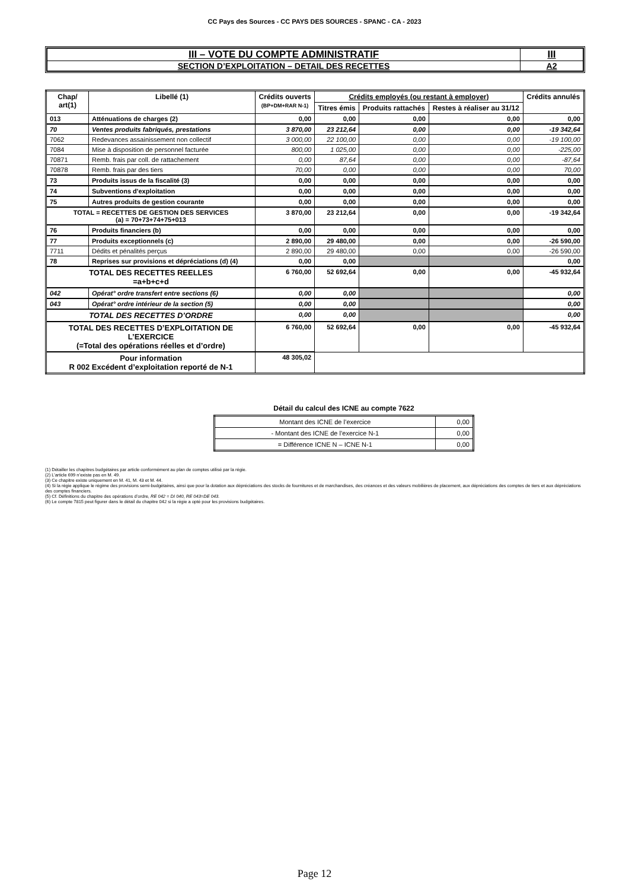CC Pays des Sources - CC PAYS DES SOURCES - SPANC - CA - 2023
| III – VOTE DU COMPTE ADMINISTRATIF | III |
| SECTION D’EXPLOITATION – DETAIL DES RECETTES | A2 |
| Chap/ art(1) | Libellé (1) | Crédits ouverts (BP+DM+RAR N-1) | Crédits employés (ou restant à employer) | | | Crédits annulés |
| --- | --- | --- | --- | --- | --- | --- |
| | | | Titres émis | Produits rattachés | Restes à réaliser au 31/12 | |
| 013 | Atténuations de charges (2) | 0,00 | 0,00 | 0,00 | 0,00 | 0,00 |
| 70 | Ventes produits fabriqués, prestations | 3 870,00 | 23 212,64 | 0,00 | 0,00 | -19 342,64 |
| 7062 | Redevances assainissement non collectif | 3 000,00 | 22 100,00 | 0,00 | 0,00 | -19 100,00 |
| 7084 | Mise à disposition de personnel facturée | 800,00 | 1 025,00 | 0,00 | 0,00 | -225,00 |
| 70871 | Remb. frais par coll. de rattachement | 0,00 | 87,64 | 0,00 | 0,00 | -87,64 |
| 70878 | Remb. frais par des tiers | 70,00 | 0,00 | 0,00 | 0,00 | 70,00 |
| 73 | Produits issus de la fiscalité (3) | 0,00 | 0,00 | 0,00 | 0,00 | 0,00 |
| 74 | Subventions d'exploitation | 0,00 | 0,00 | 0,00 | 0,00 | 0,00 |
| 75 | Autres produits de gestion courante | 0,00 | 0,00 | 0,00 | 0,00 | 0,00 |
| TOTAL = RECETTES DE GESTION DES SERVICES (a) = 70+73+74+75+013 | | 3 870,00 | 23 212,64 | 0,00 | 0,00 | -19 342,64 |
| 76 | Produits financiers (b) | 0,00 | 0,00 | 0,00 | 0,00 | 0,00 |
| 77 | Produits exceptionnels (c) | 2 890,00 | 29 480,00 | 0,00 | 0,00 | -26 590,00 |
| 7711 | Dédits et pénalités perçus | 2 890,00 | 29 480,00 | 0,00 | 0,00 | -26 590,00 |
| 78 | Reprises sur provisions et dépréciations (d) (4) | 0,00 | 0,00 | | | 0,00 |
| TOTAL DES RECETTES REELLES =a+b+c+d | | 6 760,00 | 52 692,64 | 0,00 | 0,00 | -45 932,64 |
| 042 | Opérat° ordre transfert entre sections (6) | 0,00 | 0,00 | | | 0,00 |
| 043 | Opérat° ordre intérieur de la section (5) | 0,00 | 0,00 | | | 0,00 |
| TOTAL DES RECETTES D’ORDRE | | 0,00 | 0,00 | | | 0,00 |
| TOTAL DES RECETTES D’EXPLOITATION DE L’EXERCICE (=Total des opérations réelles et d’ordre) | | 6 760,00 | 52 692,64 | 0,00 | 0,00 | -45 932,64 |
| Pour information R 002 Excédent d’exploitation reporté de N-1 | | 48 305,02 | | | | |
Détail du calcul des ICNE au compte 7622
| Montant des ICNE de l’exercice | 0,00 |
| - Montant des ICNE de l’exercice N-1 | 0,00 |
| = Différence ICNE N – ICNE N-1 | 0,00 |
(1) Détailler les chapitres budgétaires par article conformément au plan de comptes utilisé par la régie.
(2) L’article 699 n’existe pas en M. 49.
(3) Ce chapitre existe uniquement en M. 41, M. 43 et M. 44.
(4) Si la régie applique le régime des provisions semi-budgétaires, ainsi que pour la dotation aux dépréciations des stocks de fournitures et de marchandises, des créances et des valeurs mobilières de placement, aux dépréciations des comptes de tiers et aux dépréciations des comptes financiers.
(5) Cf. Définitions du chapitre des opérations d’ordre, RE 042 = DI 040, RE 043=DE 043.
(6) Le compte 7815 peut figurer dans le détail du chapitre 042 si la régie a opté pour les provisions budgétaires.
Page 12